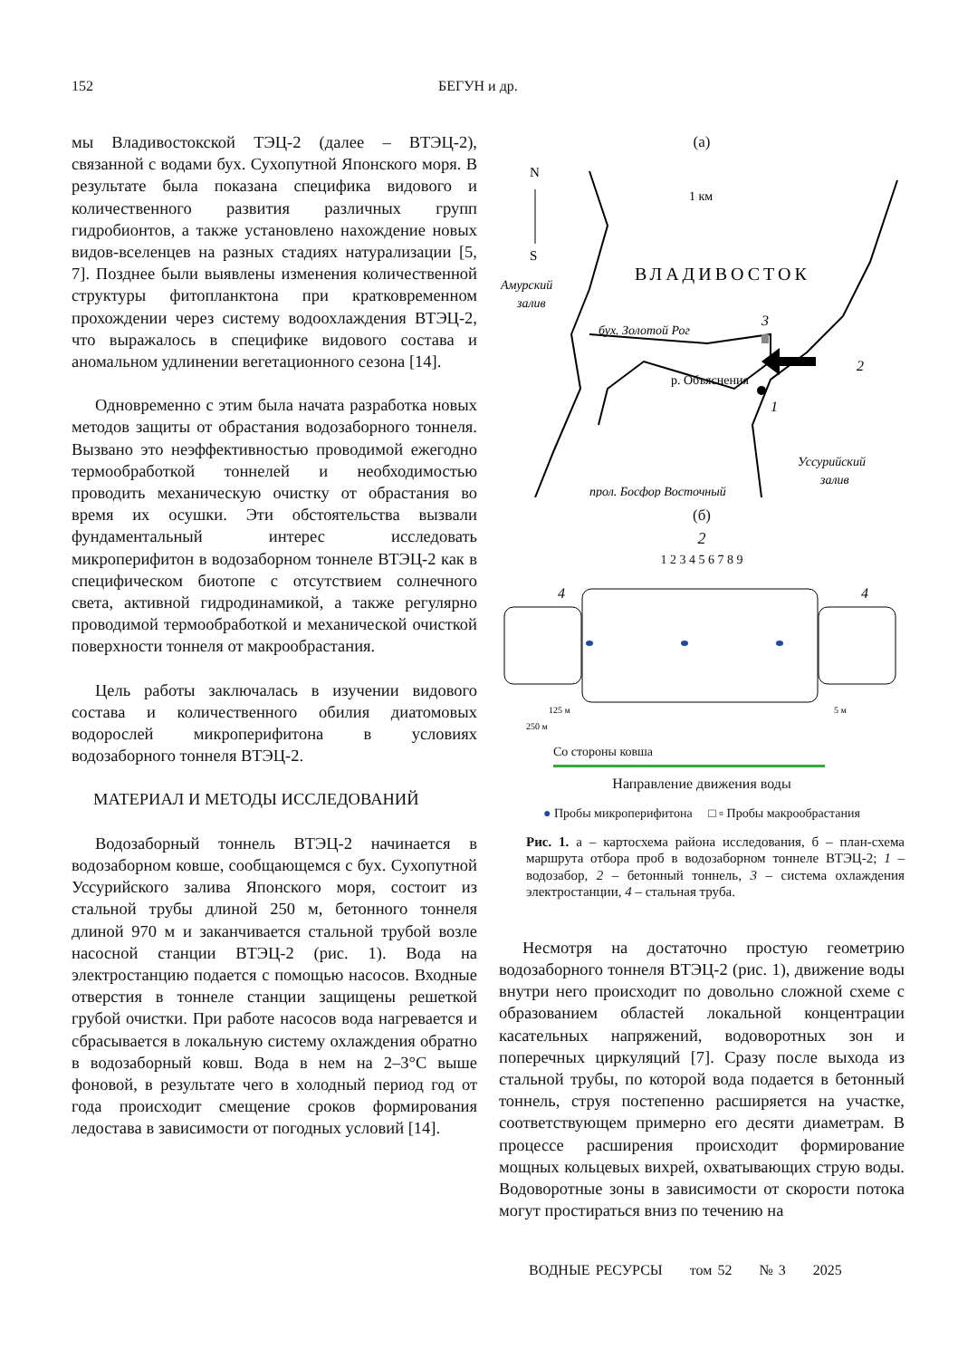152 БЕГУН и др.
мы Владивостокской ТЭЦ-2 (далее – ВТЭЦ-2), связанной с водами бух. Сухопутной Японского моря. В результате была показана специфика видового и количественного развития различных групп гидробионтов, а также установлено нахождение новых видов-вселенцев на разных стадиях натурализации [5, 7]. Позднее были выявлены изменения количественной структуры фитопланктона при кратковременном прохождении через систему водоохлаждения ВТЭЦ-2, что выражалось в специфике видового состава и аномальном удлинении вегетационного сезона [14].
Одновременно с этим была начата разработка новых методов защиты от обрастания водозаборного тоннеля. Вызвано это неэффективностью проводимой ежегодно термообработкой тоннелей и необходимостью проводить механическую очистку от обрастания во время их осушки. Эти обстоятельства вызвали фундаментальный интерес исследовать микроперифитон в водозаборном тоннеле ВТЭЦ-2 как в специфическом биотопе с отсутствием солнечного света, активной гидродинамикой, а также регулярно проводимой термообработкой и механической очисткой поверхности тоннеля от макрообрастания.
Цель работы заключалась в изучении видового состава и количественного обилия диатомовых водорослей микроперифитона в условиях водозаборного тоннеля ВТЭЦ-2.
МАТЕРИАЛ И МЕТОДЫ ИССЛЕДОВАНИЙ
Водозаборный тоннель ВТЭЦ-2 начинается в водозаборном ковше, сообщающемся с бух. Сухопутной Уссурийского залива Японского моря, состоит из стальной трубы длиной 250 м, бетонного тоннеля длиной 970 м и заканчивается стальной трубой возле насосной станции ВТЭЦ-2 (рис. 1). Вода на электростанцию подается с помощью насосов. Входные отверстия в тоннеле станции защищены решеткой грубой очистки. При работе насосов вода нагревается и сбрасывается в локальную систему охлаждения обратно в водозаборный ковш. Вода в нем на 2–3°C выше фоновой, в результате чего в холодный период год от года происходит смещение сроков формирования ледостава в зависимости от погодных условий [14].
(а)
N
S
1 км
ВЛАДИВОСТОК
Амурский
залив
бух. Золотой Рог
р. Объяснения
3
2
1
Уссурийский
залив
прол. Босфор Восточный
(б)
2
1 2 3 4 5 6 7 8 9
4
4
125 м
250 м
5 м
Со стороны ковша
Направление движения воды
● Пробы микроперифитона □ ▫ Пробы макрообрастания
Рис. 1. а – картосхема района исследования, б – план-схема маршрута отбора проб в водозаборном тоннеле ВТЭЦ-2; 1 – водозабор, 2 – бетонный тоннель, 3 – система охлаждения электростанции, 4 – стальная труба.
Несмотря на достаточно простую геометрию водозаборного тоннеля ВТЭЦ-2 (рис. 1), движение воды внутри него происходит по довольно сложной схеме с образованием областей локальной концентрации касательных напряжений, водоворотных зон и поперечных циркуляций [7]. Сразу после выхода из стальной трубы, по которой вода подается в бетонный тоннель, струя постепенно расширяется на участке, соответствующем примерно его десяти диаметрам. В процессе расширения происходит формирование мощных кольцевых вихрей, охватывающих струю воды. Водоворотные зоны в зависимости от скорости потока могут простираться вниз по течению на
ВОДНЫЕ РЕСУРСЫ том 52 № 3 2025